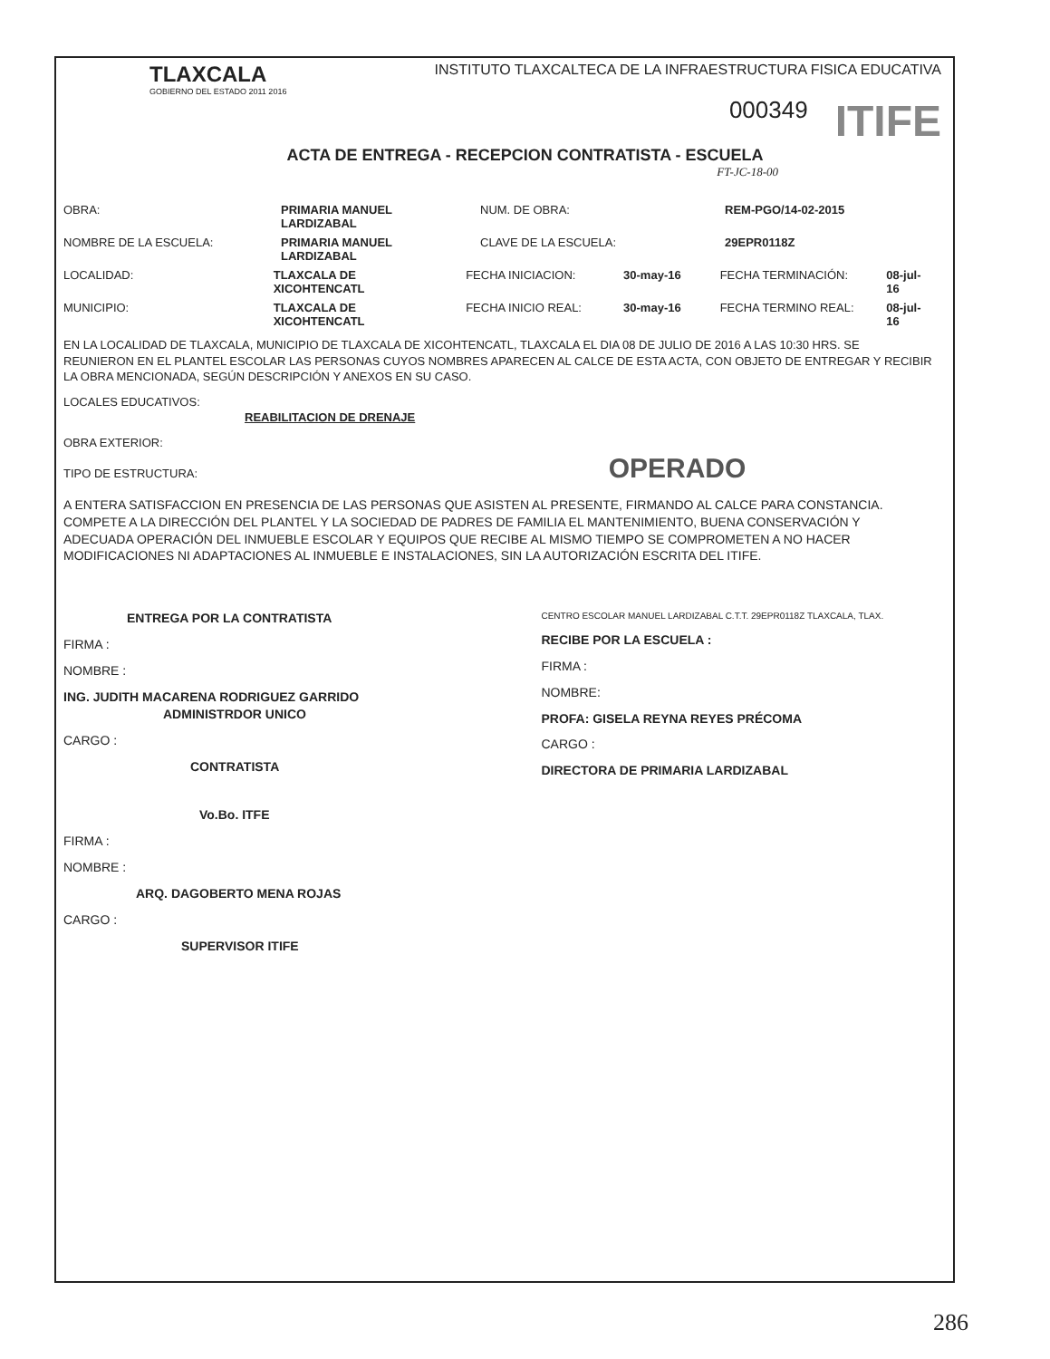TLAXCALA
GOBIERNO DEL ESTADO 2011 2016
INSTITUTO TLAXCALTECA DE LA INFRAESTRUCTURA FISICA EDUCATIVA
000349 ITIFE
ACTA DE ENTREGA - RECEPCION CONTRATISTA - ESCUELA
FT-JC-18-00
OBRA: PRIMARIA MANUEL LARDIZABAL NUM. DE OBRA: REM-PGO/14-02-2015
NOMBRE DE LA ESCUELA: PRIMARIA MANUEL LARDIZABAL CLAVE DE LA ESCUELA: 29EPR0118Z
LOCALIDAD: TLAXCALA DE XICOHTENCATL FECHA INICIACION: 30-may-16 FECHA TERMINACIÓN: 08-jul-16
MUNICIPIO: TLAXCALA DE XICOHTENCATL FECHA INICIO REAL: 30-may-16 FECHA TERMINO REAL: 08-jul-16
EN LA LOCALIDAD DE TLAXCALA, MUNICIPIO DE TLAXCALA DE XICOHTENCATL, TLAXCALA EL DIA 08 DE JULIO DE 2016 A LAS 10:30 HRS. SE REUNIERON EN EL PLANTEL ESCOLAR LAS PERSONAS CUYOS NOMBRES APARECEN AL CALCE DE ESTA ACTA, CON OBJETO DE ENTREGAR Y RECIBIR LA OBRA MENCIONADA, SEGÚN DESCRIPCIÓN Y ANEXOS EN SU CASO.
LOCALES EDUCATIVOS:
REABILITACION DE DRENAJE
OBRA EXTERIOR:
TIPO DE ESTRUCTURA: OPERADO
A ENTERA SATISFACCION EN PRESENCIA DE LAS PERSONAS QUE ASISTEN AL PRESENTE, FIRMANDO AL CALCE PARA CONSTANCIA.
COMPETE A LA DIRECCIÓN DEL PLANTEL Y LA SOCIEDAD DE PADRES DE FAMILIA EL MANTENIMIENTO, BUENA CONSERVACIÓN Y ADECUADA OPERACIÓN DEL INMUEBLE ESCOLAR Y EQUIPOS QUE RECIBE AL MISMO TIEMPO SE COMPROMETEN A NO HACER MODIFICACIONES NI ADAPTACIONES AL INMUEBLE E INSTALACIONES, SIN LA AUTORIZACIÓN ESCRITA DEL ITIFE.
ENTREGA POR LA CONTRATISTA
FIRMA :
NOMBRE :
ING. JUDITH MACARENA RODRIGUEZ GARRIDO
ADMINISTRDOR UNICO
CARGO :
CONTRATISTA
CENTRO ESCOLAR MANUEL LARDIZABAL C.T.T. 29EPR0118Z TLAXCALA, TLAX.
RECIBE POR LA ESCUELA :
FIRMA :
NOMBRE:
PROFA: GISELA REYNA REYES PRÉCOMA
CARGO :
DIRECTORA DE PRIMARIA LARDIZABAL
Vo.Bo. ITFE
FIRMA :
NOMBRE :
ARQ. DAGOBERTO MENA ROJAS
CARGO :
SUPERVISOR ITIFE
286